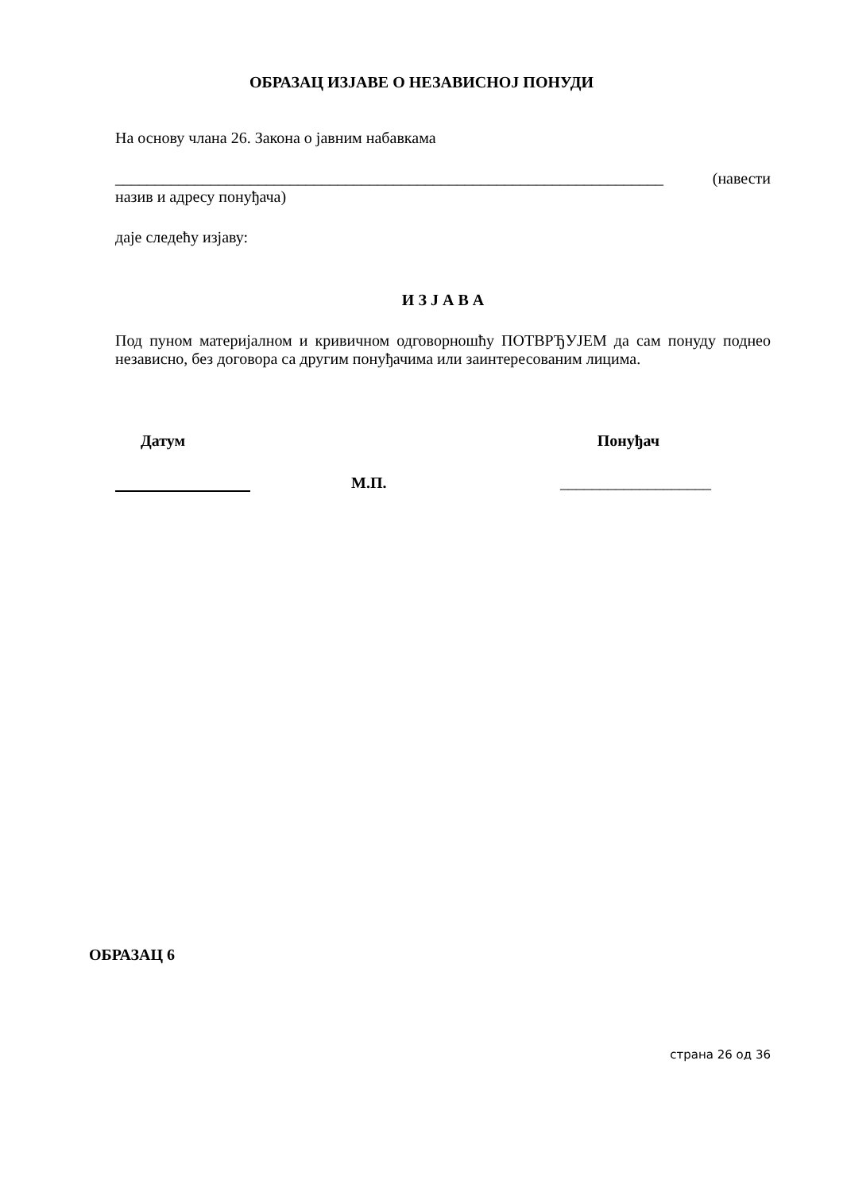ОБРАЗАЦ ИЗЈАВЕ О НЕЗАВИСНОЈ ПОНУДИ
На основу члана 26. Закона о јавним набавкама
_____________________________________________________________________ (навести
назив и адресу понуђача)
даје следећу изјаву:
И З Ј А В А
Под пуном материјалном и кривичном одговорношћу ПОТВРЂУЈЕМ да сам понуду поднео независно, без договора са другим понуђачима или заинтересованим лицима.
Датум Понуђач
М.П. ___________________
ОБРАЗАЦ 6
страна 26 од 36